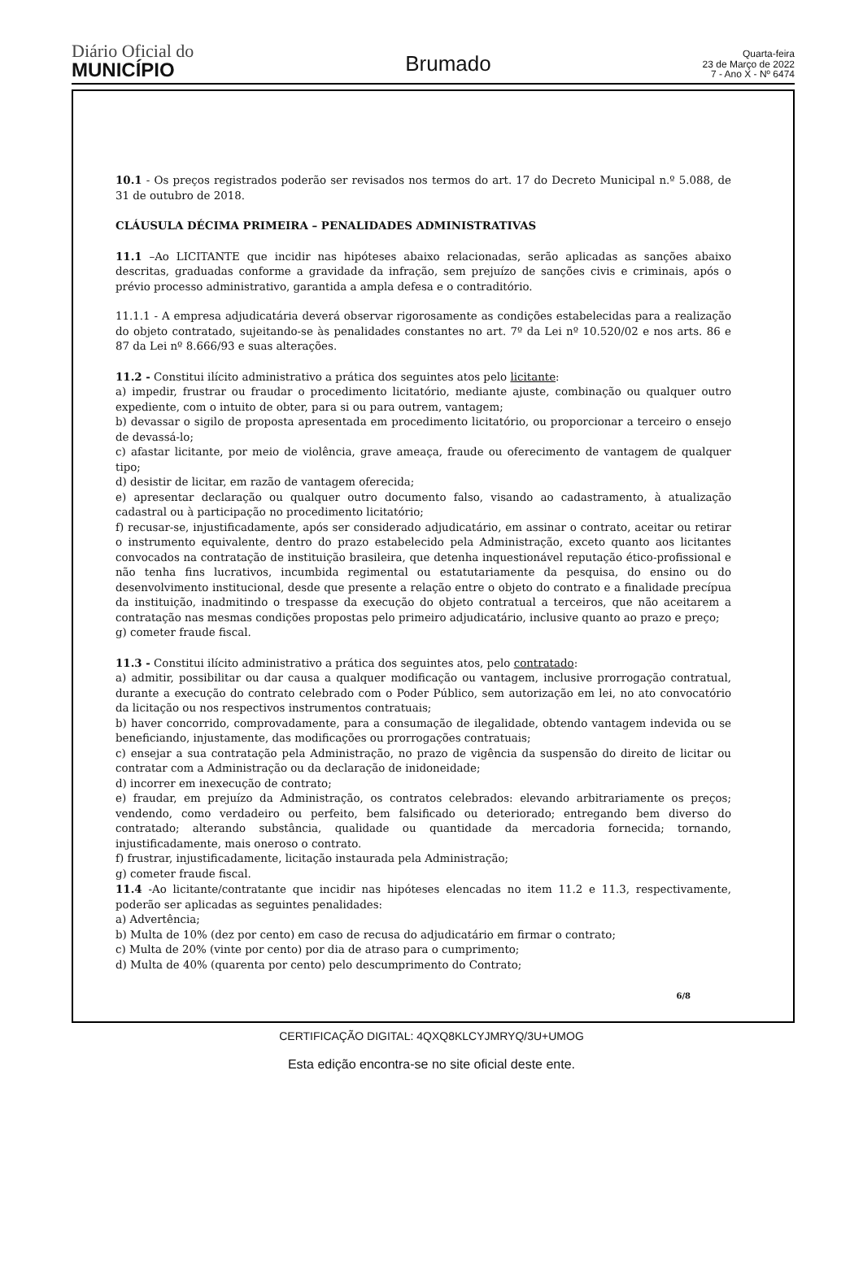Diário Oficial do
MUNICÍPIO
Brumado
Quarta-feira
23 de Março de 2022
7 - Ano X - Nº 6474
10.1 - Os preços registrados poderão ser revisados nos termos do art. 17 do Decreto Municipal n.º 5.088, de 31 de outubro de 2018.
CLÁUSULA DÉCIMA PRIMEIRA – PENALIDADES ADMINISTRATIVAS
11.1 –Ao LICITANTE que incidir nas hipóteses abaixo relacionadas, serão aplicadas as sanções abaixo descritas, graduadas conforme a gravidade da infração, sem prejuízo de sanções civis e criminais, após o prévio processo administrativo, garantida a ampla defesa e o contraditório.
11.1.1 - A empresa adjudicatária deverá observar rigorosamente as condições estabelecidas para a realização do objeto contratado, sujeitando-se às penalidades constantes no art. 7º da Lei nº 10.520/02 e nos arts. 86 e 87 da Lei nº 8.666/93 e suas alterações.
11.2 - Constitui ilícito administrativo a prática dos seguintes atos pelo licitante:
a) impedir, frustrar ou fraudar o procedimento licitatório, mediante ajuste, combinação ou qualquer outro expediente, com o intuito de obter, para si ou para outrem, vantagem;
b) devassar o sigilo de proposta apresentada em procedimento licitatório, ou proporcionar a terceiro o ensejo de devassá-lo;
c) afastar licitante, por meio de violência, grave ameaça, fraude ou oferecimento de vantagem de qualquer tipo;
d) desistir de licitar, em razão de vantagem oferecida;
e) apresentar declaração ou qualquer outro documento falso, visando ao cadastramento, à atualização cadastral ou à participação no procedimento licitatório;
f) recusar-se, injustificadamente, após ser considerado adjudicatário, em assinar o contrato, aceitar ou retirar o instrumento equivalente, dentro do prazo estabelecido pela Administração, exceto quanto aos licitantes convocados na contratação de instituição brasileira, que detenha inquestionável reputação ético-profissional e não tenha fins lucrativos, incumbida regimental ou estatutariamente da pesquisa, do ensino ou do desenvolvimento institucional, desde que presente a relação entre o objeto do contrato e a finalidade precípua da instituição, inadmitindo o trespasse da execução do objeto contratual a terceiros, que não aceitarem a contratação nas mesmas condições propostas pelo primeiro adjudicatário, inclusive quanto ao prazo e preço;
g) cometer fraude fiscal.
11.3 - Constitui ilícito administrativo a prática dos seguintes atos, pelo contratado:
a) admitir, possibilitar ou dar causa a qualquer modificação ou vantagem, inclusive prorrogação contratual, durante a execução do contrato celebrado com o Poder Público, sem autorização em lei, no ato convocatório da licitação ou nos respectivos instrumentos contratuais;
b) haver concorrido, comprovadamente, para a consumação de ilegalidade, obtendo vantagem indevida ou se beneficiando, injustamente, das modificações ou prorrogações contratuais;
c) ensejar a sua contratação pela Administração, no prazo de vigência da suspensão do direito de licitar ou contratar com a Administração ou da declaração de inidoneidade;
d) incorrer em inexecução de contrato;
e) fraudar, em prejuízo da Administração, os contratos celebrados: elevando arbitrariamente os preços; vendendo, como verdadeiro ou perfeito, bem falsificado ou deteriorado; entregando bem diverso do contratado; alterando substância, qualidade ou quantidade da mercadoria fornecida; tornando, injustificadamente, mais oneroso o contrato.
f) frustrar, injustificadamente, licitação instaurada pela Administração;
g) cometer fraude fiscal.
11.4 -Ao licitante/contratante que incidir nas hipóteses elencadas no item 11.2 e 11.3, respectivamente, poderão ser aplicadas as seguintes penalidades:
a) Advertência;
b) Multa de 10% (dez por cento) em caso de recusa do adjudicatário em firmar o contrato;
c) Multa de 20% (vinte por cento) por dia de atraso para o cumprimento;
d) Multa de 40% (quarenta por cento) pelo descumprimento do Contrato;
6/8
CERTIFICAÇÃO DIGITAL: 4QXQ8KLCYJMRYQ/3U+UMOG
Esta edição encontra-se no site oficial deste ente.